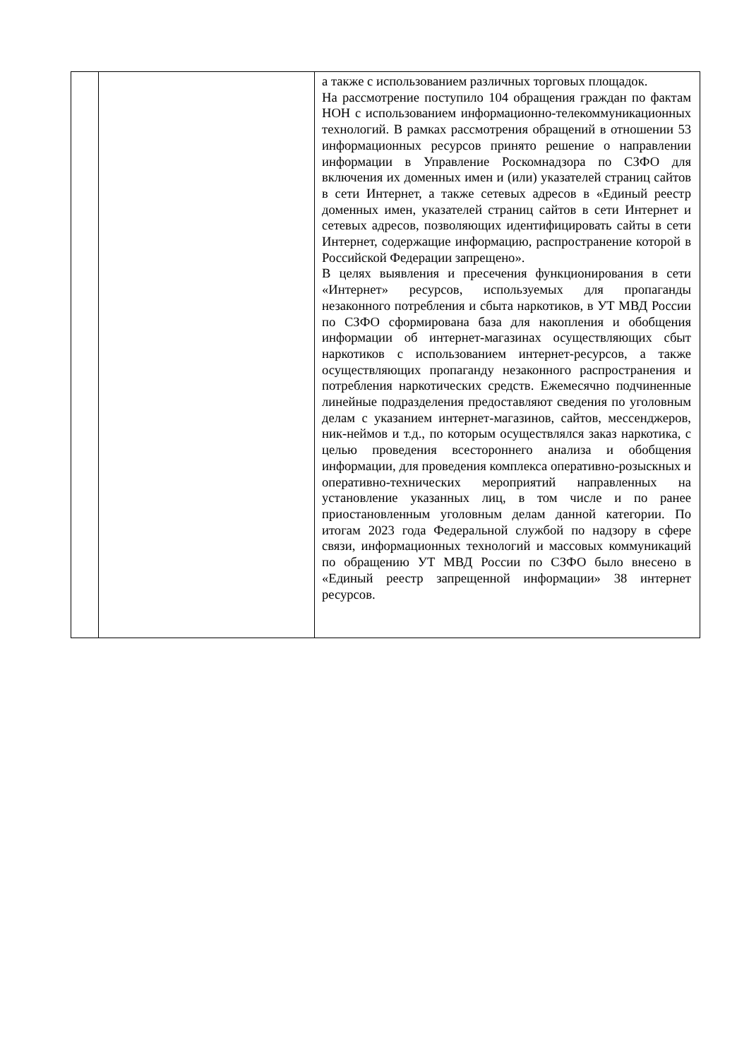| | | а также с использованием различных торговых площадок. На рассмотрение поступило 104 обращения граждан по фактам НОН с использованием информационно-телекоммуникационных технологий. В рамках рассмотрения обращений в отношении 53 информационных ресурсов принято решение о направлении информации в Управление Роскомнадзора по СЗФО для включения их доменных имен и (или) указателей страниц сайтов в сети Интернет, а также сетевых адресов в «Единый реестр доменных имен, указателей страниц сайтов в сети Интернет и сетевых адресов, позволяющих идентифицировать сайты в сети Интернет, содержащие информацию, распространение которой в Российской Федерации запрещено». В целях выявления и пресечения функционирования в сети «Интернет» ресурсов, используемых для пропаганды незаконного потребления и сбыта наркотиков, в УТ МВД России по СЗФО сформирована база для накопления и обобщения информации об интернет-магазинах осуществляющих сбыт наркотиков с использованием интернет-ресурсов, а также осуществляющих пропаганду незаконного распространения и потребления наркотических средств. Ежемесячно подчиненные линейные подразделения предоставляют сведения по уголовным делам с указанием интернет-магазинов, сайтов, мессенджеров, ник-неймов и т.д., по которым осуществлялся заказ наркотика, с целью проведения всестороннего анализа и обобщения информации, для проведения комплекса оперативно-розыскных и оперативно-технических мероприятий направленных на установление указанных лиц, в том числе и по ранее приостановленным уголовным делам данной категории. По итогам 2023 года Федеральной службой по надзору в сфере связи, информационных технологий и массовых коммуникаций по обращению УТ МВД России по СЗФО было внесено в «Единый реестр запрещенной информации» 38 интернет ресурсов. |